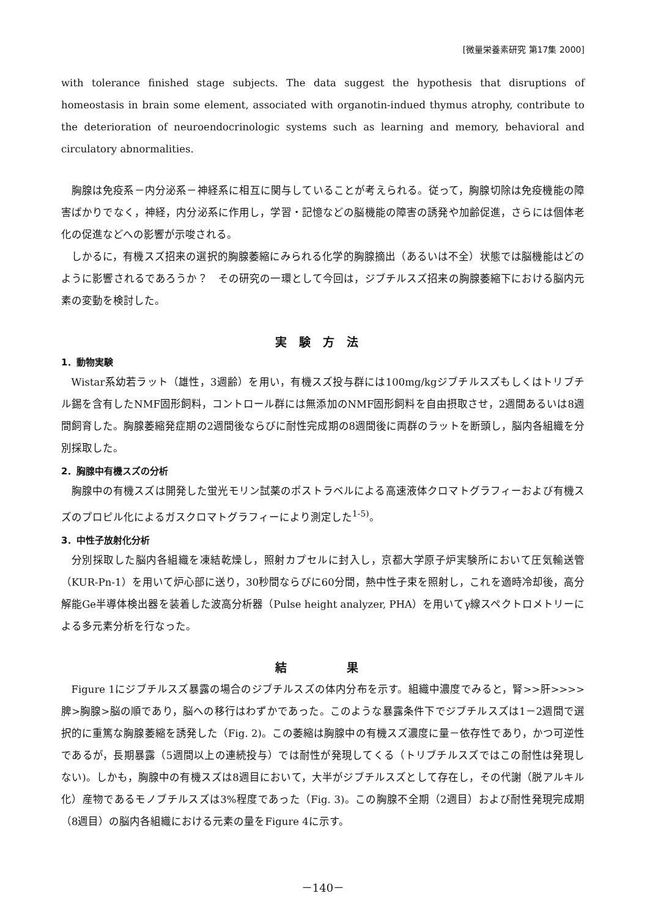[微量栄養素研究 第17集 2000]
with tolerance finished stage subjects. The data suggest the hypothesis that disruptions of homeostasis in brain some element, associated with organotin-indued thymus atrophy, contribute to the deterioration of neuroendocrinologic systems such as learning and memory, behavioral and circulatory abnormalities.
胸腺は免疫系－内分泌系－神経系に相互に関与していることが考えられる。従って，胸腺切除は免疫機能の障害ばかりでなく，神経，内分泌系に作用し，学習・記憶などの脳機能の障害の誘発や加齢促進，さらには個体老化の促進などへの影響が示唆される。
しかるに，有機スズ招来の選択的胸腺萎縮にみられる化学的胸腺摘出（あるいは不全）状態では脳機能はどのように影響されるであろうか？　その研究の一環として今回は，ジブチルスズ招来の胸腺萎縮下における脳内元素の変動を検討した。
実験方法
1．動物実験
Wistar系幼若ラット（雄性，3週齢）を用い，有機スズ投与群には100mg/kgジブチルスズもしくはトリブチル錫を含有したNMF固形飼料，コントロール群には無添加のNMF固形飼料を自由摂取させ，2週間あるいは8週間飼育した。胸腺萎縮発症期の2週間後ならびに耐性完成期の8週間後に両群のラットを断頭し，脳内各組織を分別採取した。
2．胸腺中有機スズの分析
胸腺中の有機スズは開発した蛍光モリン試薬のポストラベルによる高速液体クロマトグラフィーおよび有機スズのプロピル化によるガスクロマトグラフィーにより測定した<sup>1-5)</sup>。
3．中性子放射化分析
分別採取した脳内各組織を凍結乾燥し，照射カプセルに封入し，京都大学原子炉実験所において圧気輸送管（KUR-Pn-1）を用いて炉心部に送り，30秒間ならびに60分間，熱中性子束を照射し，これを適時冷却後，高分解能Ge半導体検出器を装着した波高分析器（Pulse height analyzer, PHA）を用いてγ線スペクトロメトリーによる多元素分析を行なった。
結　　果
Figure 1にジブチルスズ暴露の場合のジブチルスズの体内分布を示す。組織中濃度でみると，腎>>肝>>>>脾>胸腺>脳の順であり，脳への移行はわずかであった。このような暴露条件下でジブチルスズは1－2週間で選択的に重篤な胸腺萎縮を誘発した（Fig. 2)。この萎縮は胸腺中の有機スズ濃度に量－依存性であり，かつ可逆性であるが，長期暴露（5週間以上の連続投与）では耐性が発現してくる（トリブチルスズではこの耐性は発現しない)。しかも，胸腺中の有機スズは8週目において，大半がジブチルスズとして存在し，その代謝（脱アルキル化）産物であるモノブチルスズは3%程度であった（Fig. 3)。この胸腺不全期（2週目）および耐性発現完成期（8週目）の脳内各組織における元素の量をFigure 4に示す。
－140－